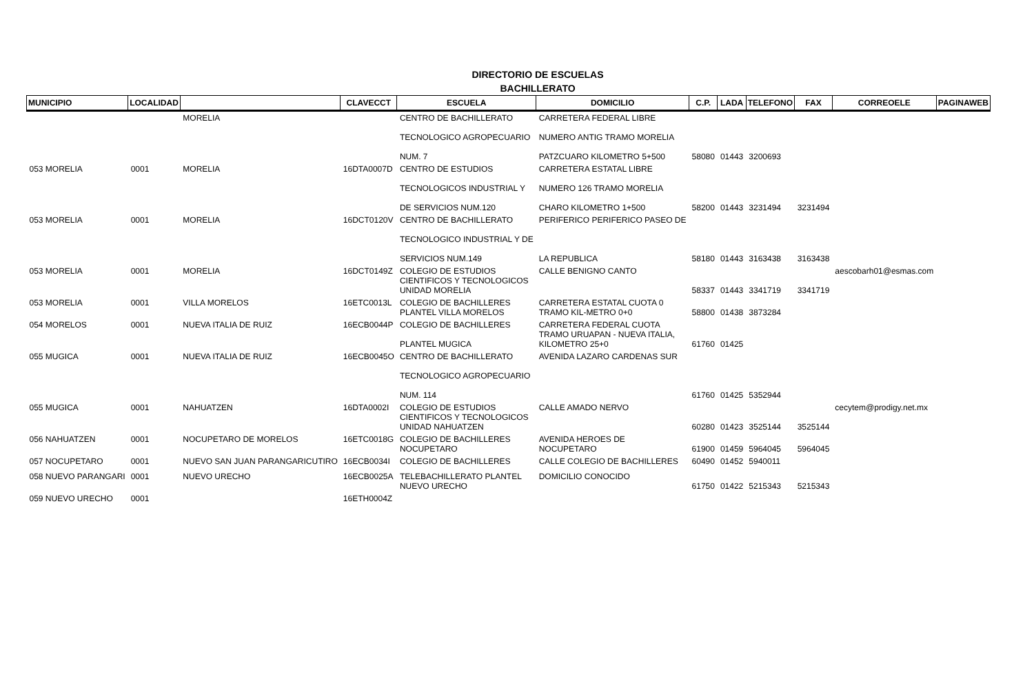DIRECTORIO DE ESCUELAS
BACHILLERATO
| MUNICIPIO | LOCALIDAD | | CLAVECCT | ESCUELA | DOMICILIO | C.P. | LADA | TELEFONO | FAX | CORREOELE | PAGINAWEB |
| --- | --- | --- | --- | --- | --- | --- | --- | --- | --- | --- | --- |
| | | MORELIA | | CENTRO DE BACHILLERATO TECNOLOGICO AGROPECUARIO NUM. 7 | CARRETERA FEDERAL LIBRE NUMERO ANTIG TRAMO MORELIA PATZCUARO KILOMETRO 5+500 | 58080 | 01443 | 3200693 | | | |
| 053 MORELIA | 0001 | MORELIA | 16DTA0007D | CENTRO DE ESTUDIOS TECNOLOGICOS INDUSTRIAL Y DE SERVICIOS NUM.120 | CARRETERA ESTATAL LIBRE NUMERO 126 TRAMO MORELIA CHARO KILOMETRO 1+500 | 58200 | 01443 | 3231494 | 3231494 | | |
| 053 MORELIA | 0001 | MORELIA | 16DCT0120V | CENTRO DE BACHILLERATO TECNOLOGICO INDUSTRIAL Y DE SERVICIOS NUM.149 | PERIFERICO PERIFERICO PASEO DE LA REPUBLICA | 58180 | 01443 | 3163438 | 3163438 | | |
| 053 MORELIA | 0001 | MORELIA | 16DCT0149Z | COLEGIO DE ESTUDIOS CIENTIFICOS Y TECNOLOGICOS UNIDAD MORELIA | CALLE BENIGNO CANTO | 58337 | 01443 | 3341719 | 3341719 | aescobarh01@esmas.com | |
| 053 MORELIA | 0001 | VILLA MORELOS | 16ETC0013L | COLEGIO DE BACHILLERES PLANTEL VILLA MORELOS | CARRETERA ESTATAL CUOTA 0 TRAMO KIL-METRO 0+0 | 58800 | 01438 | 3873284 | | | |
| 054 MORELOS | 0001 | NUEVA ITALIA DE RUIZ | 16ECB0044P | COLEGIO DE BACHILLERES PLANTEL MUGICA | CARRETERA FEDERAL CUOTA TRAMO URUAPAN - NUEVA ITALIA, KILOMETRO 25+0 | 61760 | 01425 | | | | |
| 055 MUGICA | 0001 | NUEVA ITALIA DE RUIZ | 16ECB0045O | CENTRO DE BACHILLERATO TECNOLOGICO AGROPECUARIO NUM. 114 | AVENIDA LAZARO CARDENAS SUR | 61760 | 01425 | 5352944 | | | |
| 055 MUGICA | 0001 | NAHUATZEN | 16DTA0002I | COLEGIO DE ESTUDIOS CIENTIFICOS Y TECNOLOGICOS UNIDAD NAHUATZEN | CALLE AMADO NERVO | 60280 | 01423 | 3525144 | 3525144 | cecytem@prodigy.net.mx | |
| 056 NAHUATZEN | 0001 | NOCUPETARO DE MORELOS | 16ETC0018G | COLEGIO DE BACHILLERES NOCUPETARO | AVENIDA HEROES DE NOCUPETARO | 61900 | 01459 | 5964045 | 5964045 | | |
| 057 NOCUPETARO | 0001 | NUEVO SAN JUAN PARANGARICUTIRO | 16ECB0034I | COLEGIO DE BACHILLERES | CALLE COLEGIO DE BACHILLERES | 60490 | 01452 | 5940011 | | | |
| 058 NUEVO PARANGARI | 0001 | NUEVO URECHO | 16ECB0025A | TELEBACHILLERATO PLANTEL NUEVO URECHO | DOMICILIO CONOCIDO | 61750 | 01422 | 5215343 | 5215343 | | |
| 059 NUEVO URECHO | 0001 | | 16ETH0004Z | | | | | | | | |